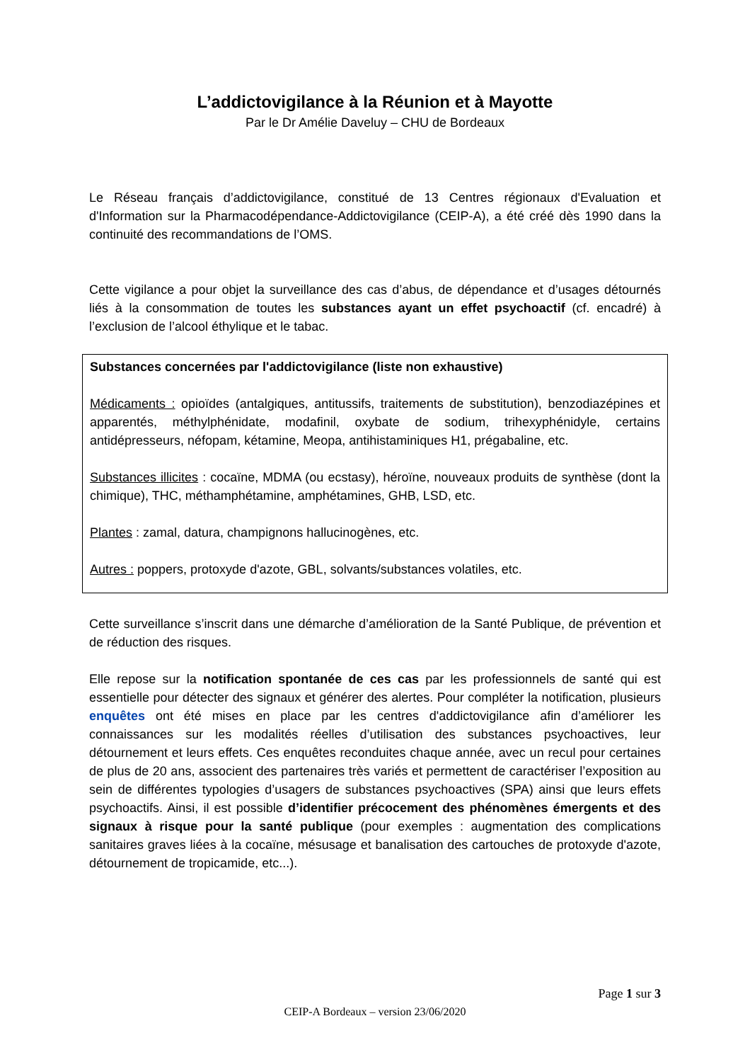L’addictovigilance à la Réunion et à Mayotte
Par le Dr Amélie Daveluy – CHU de Bordeaux
Le Réseau français d’addictovigilance, constitué de 13 Centres régionaux d'Evaluation et d'Information sur la Pharmacodépendance-Addictovigilance (CEIP-A), a été créé dès 1990 dans la continuité des recommandations de l’OMS.
Cette vigilance a pour objet la surveillance des cas d’abus, de dépendance et d’usages détournés liés à la consommation de toutes les substances ayant un effet psychoactif (cf. encadré) à l’exclusion de l’alcool éthylique et le tabac.
Substances concernées par l'addictovigilance (liste non exhaustive)
Médicaments : opioïdes (antalgiques, antitussifs, traitements de substitution), benzodiazépines et apparentés, méthylphénidate, modafinil, oxybate de sodium, trihexyphénidyle, certains antidépresseurs, néfopam, kétamine, Meopa, antihistaminiques H1, prégabaline, etc.
Substances illicites : cocaïne, MDMA (ou ecstasy), héroïne, nouveaux produits de synthèse (dont la chimique), THC, méthamphétamine, amphétamines, GHB, LSD, etc.
Plantes : zamal, datura, champignons hallucinogènes, etc.
Autres : poppers, protoxyde d'azote, GBL, solvants/substances volatiles, etc.
Cette surveillance s’inscrit dans une démarche d’amélioration de la Santé Publique, de prévention et de réduction des risques.
Elle repose sur la notification spontanée de ces cas par les professionnels de santé qui est essentielle pour détecter des signaux et générer des alertes. Pour compléter la notification, plusieurs enquêtes ont été mises en place par les centres d'addictovigilance afin d’améliorer les connaissances sur les modalités réelles d’utilisation des substances psychoactives, leur détournement et leurs effets. Ces enquêtes reconduites chaque année, avec un recul pour certaines de plus de 20 ans, associent des partenaires très variés et permettent de caractériser l’exposition au sein de différentes typologies d’usagers de substances psychoactives (SPA) ainsi que leurs effets psychoactifs. Ainsi, il est possible d’identifier précocement des phénomènes émergents et des signaux à risque pour la santé publique (pour exemples : augmentation des complications sanitaires graves liées à la cocaïne, mésusage et banalisation des cartouches de protoxyde d'azote, détournement de tropicamide, etc...).
Page 1 sur 3
CEIP-A Bordeaux – version 23/06/2020